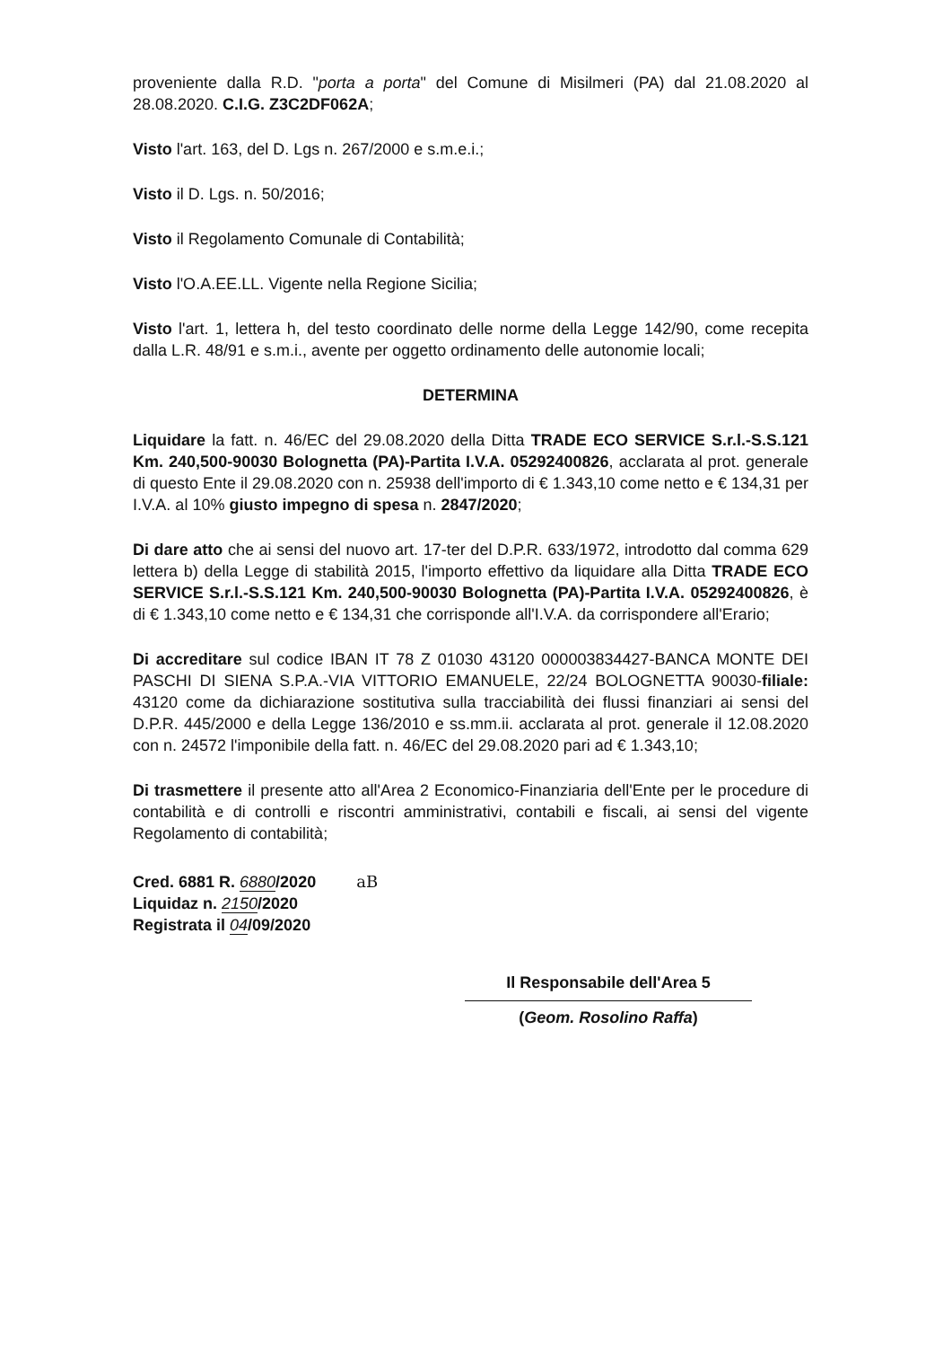proveniente dalla R.D. "porta a porta" del Comune di Misilmeri (PA) dal 21.08.2020 al 28.08.2020. C.I.G. Z3C2DF062A;
Visto l'art. 163, del D. Lgs n. 267/2000 e s.m.e.i.;
Visto il D. Lgs. n. 50/2016;
Visto il Regolamento Comunale di Contabilità;
Visto l'O.A.EE.LL. Vigente nella Regione Sicilia;
Visto l'art. 1, lettera h, del testo coordinato delle norme della Legge 142/90, come recepita dalla L.R. 48/91 e s.m.i., avente per oggetto ordinamento delle autonomie locali;
DETERMINA
Liquidare la fatt. n. 46/EC del 29.08.2020 della Ditta TRADE ECO SERVICE S.r.l.-S.S.121 Km. 240,500-90030 Bolognetta (PA)-Partita I.V.A. 05292400826, acclarata al prot. generale di questo Ente il 29.08.2020 con n. 25938 dell'importo di € 1.343,10 come netto e € 134,31 per I.V.A. al 10% giusto impegno di spesa n. 2847/2020;
Di dare atto che ai sensi del nuovo art. 17-ter del D.P.R. 633/1972, introdotto dal comma 629 lettera b) della Legge di stabilità 2015, l'importo effettivo da liquidare alla Ditta TRADE ECO SERVICE S.r.l.-S.S.121 Km. 240,500-90030 Bolognetta (PA)-Partita I.V.A. 05292400826, è di € 1.343,10 come netto e € 134,31 che corrisponde all'I.V.A. da corrispondere all'Erario;
Di accreditare sul codice IBAN IT 78 Z 01030 43120 000003834427-BANCA MONTE DEI PASCHI DI SIENA S.P.A.-VIA VITTORIO EMANUELE, 22/24 BOLOGNETTA 90030-filiale: 43120 come da dichiarazione sostitutiva sulla tracciabilità dei flussi finanziari ai sensi del D.P.R. 445/2000 e della Legge 136/2010 e ss.mm.ii. acclarata al prot. generale il 12.08.2020 con n. 24572 l'imponibile della fatt. n. 46/EC del 29.08.2020 pari ad € 1.343,10;
Di trasmettere il presente atto all'Area 2 Economico-Finanziaria dell'Ente per le procedure di contabilità e di controlli e riscontri amministrativi, contabili e fiscali, ai sensi del vigente Regolamento di contabilità;
Cred. 6881 R. 6880/2020 aB
Liquidaz n. 2150/2020
Registrata il 04/09/2020
Il Responsabile dell'Area 5
(Geom. Rosolino Raffa)